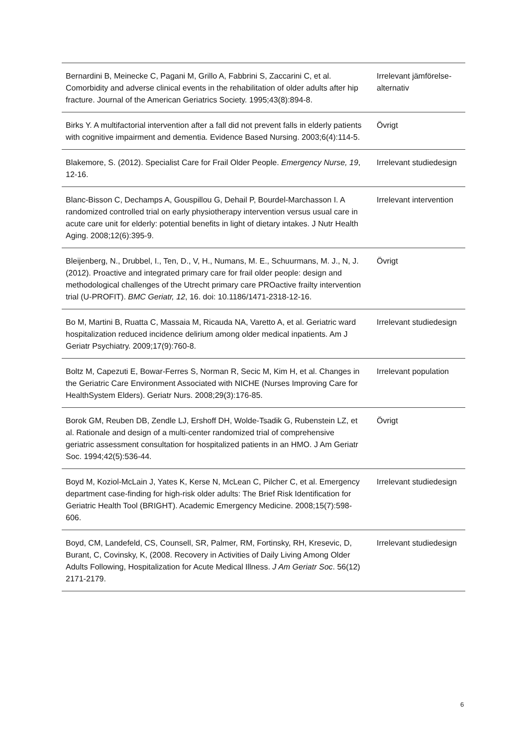| Bernardini B, Meinecke C, Pagani M, Grillo A, Fabbrini S, Zaccarini C, et al. Comorbidity and adverse clinical events in the rehabilitation of older adults after hip fracture. Journal of the American Geriatrics Society. 1995;43(8):894-8. | Irrelevant jämförelse-alternativ |
| Birks Y. A multifactorial intervention after a fall did not prevent falls in elderly patients with cognitive impairment and dementia. Evidence Based Nursing. 2003;6(4):114-5. | Övrigt |
| Blakemore, S. (2012). Specialist Care for Frail Older People. Emergency Nurse, 19 , 12-16. | Irrelevant studiedesign |
| Blanc-Bisson C, Dechamps A, Gouspillou G, Dehail P, Bourdel-Marchasson I. A randomized controlled trial on early physiotherapy intervention versus usual care in acute care unit for elderly: potential benefits in light of dietary intakes. J Nutr Health Aging. 2008;12(6):395-9. | Irrelevant intervention |
| Bleijenberg, N., Drubbel, I., Ten, D., V, H., Numans, M. E., Schuurmans, M. J., N, J. (2012). Proactive and integrated primary care for frail older people: design and methodological challenges of the Utrecht primary care PROactive frailty intervention trial (U-PROFIT). BMC Geriatr, 12 , 16. doi: 10.1186/1471-2318-12-16. | Övrigt |
| Bo M, Martini B, Ruatta C, Massaia M, Ricauda NA, Varetto A, et al. Geriatric ward hospitalization reduced incidence delirium among older medical inpatients. Am J Geriatr Psychiatry. 2009;17(9):760-8. | Irrelevant studiedesign |
| Boltz M, Capezuti E, Bowar-Ferres S, Norman R, Secic M, Kim H, et al. Changes in the Geriatric Care Environment Associated with NICHE (Nurses Improving Care for HealthSystem Elders). Geriatr Nurs. 2008;29(3):176-85. | Irrelevant population |
| Borok GM, Reuben DB, Zendle LJ, Ershoff DH, Wolde-Tsadik G, Rubenstein LZ, et al. Rationale and design of a multi-center randomized trial of comprehensive geriatric assessment consultation for hospitalized patients in an HMO. J Am Geriatr Soc. 1994;42(5):536-44. | Övrigt |
| Boyd M, Koziol-McLain J, Yates K, Kerse N, McLean C, Pilcher C, et al. Emergency department case-finding for high-risk older adults: The Brief Risk Identification for Geriatric Health Tool (BRIGHT). Academic Emergency Medicine. 2008;15(7):598-606. | Irrelevant studiedesign |
| Boyd, CM, Landefeld, CS, Counsell, SR, Palmer, RM, Fortinsky, RH, Kresevic, D, Burant, C, Covinsky, K, (2008. Recovery in Activities of Daily Living Among Older Adults Following, Hospitalization for Acute Medical Illness. J Am Geriatr Soc . 56(12) 2171-2179. | Irrelevant studiedesign |
6